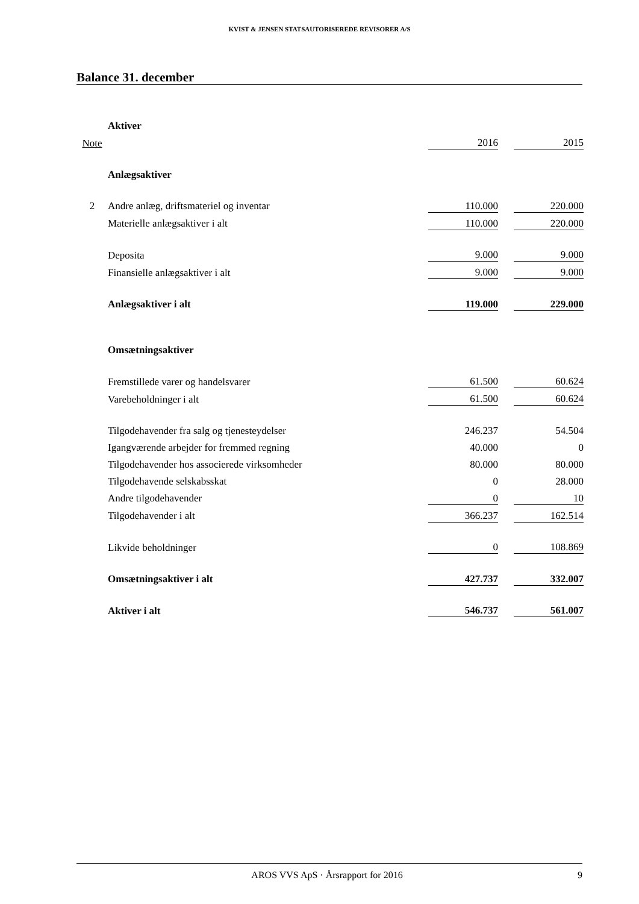KVIST & JENSEN STATSAUTORISEREDE REVISORER A/S
Balance 31. december
| | Aktiver | | | |
| Note | | 2016 | | 2015 |
| | Anlægsaktiver | | | |
| 2 | Andre anlæg, driftsmateriel og inventar | 110.000 | | 220.000 |
| | Materielle anlægsaktiver i alt | 110.000 | | 220.000 |
| | Deposita | 9.000 | | 9.000 |
| | Finansielle anlægsaktiver i alt | 9.000 | | 9.000 |
| | Anlægsaktiver i alt | 119.000 | | 229.000 |
| | Omsætningsaktiver | | | |
| | Fremstillede varer og handelsvarer | 61.500 | | 60.624 |
| | Varebeholdninger i alt | 61.500 | | 60.624 |
| | Tilgodehavender fra salg og tjenesteydelser | 246.237 | | 54.504 |
| | Igangværende arbejder for fremmed regning | 40.000 | | 0 |
| | Tilgodehavender hos associerede virksomheder | 80.000 | | 80.000 |
| | Tilgodehavende selskabsskat | 0 | | 28.000 |
| | Andre tilgodehavender | 0 | | 10 |
| | Tilgodehavender i alt | 366.237 | | 162.514 |
| | Likvide beholdninger | 0 | | 108.869 |
| | Omsætningsaktiver i alt | 427.737 | | 332.007 |
| | Aktiver i alt | 546.737 | | 561.007 |
AROS VVS ApS · Årsrapport for 2016 9